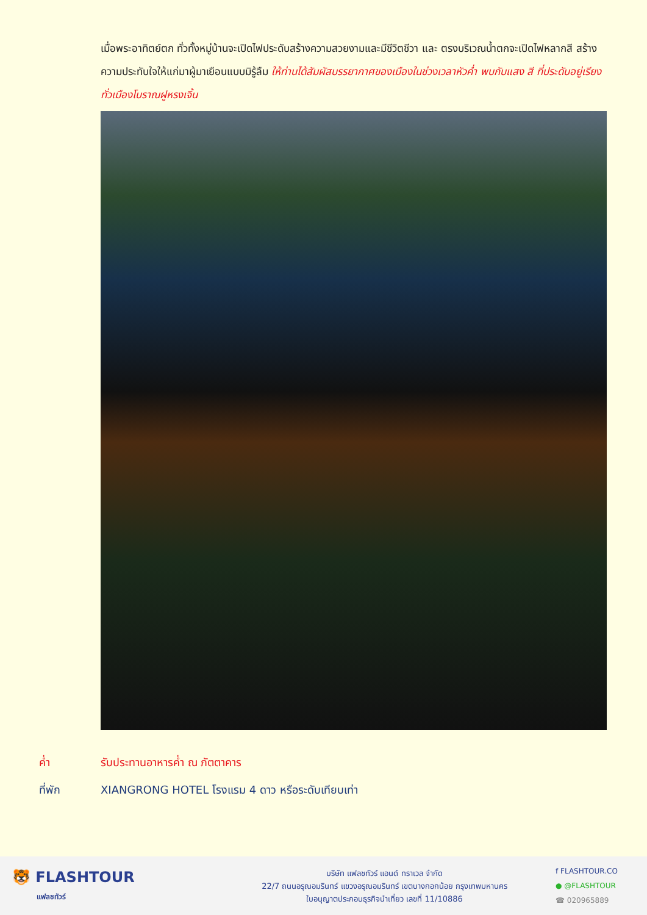เมื่อพระอาทิตย์ตก ทั่วทั้งหมู่บ้านจะเปิดไฟประดับสร้างความสวยงามและมีชีวิตชีวา และ ตรงบริเวณน้ำตกจะเปิดไฟหลากสี สร้างความประทับใจให้แก่มาผู้มาเยือนแบบมิรู้ลืม ให้ท่านได้สัมผัสบรรยากาศของเมืองในช่วงเวลาหัวค่ำ พบกับแสง สี ที่ประดับอยู่เรียงทั่วเมืองโบราณฝูหรงเจิ้น
ค่ำ รับประทานอาหารค่ำ ณ ภัตตาคาร
ที่พัก XIANGRONG HOTEL โรงแรม 4 ดาว หรือระดับเทียบเท่า
🐯 FLASHTOUR
แฟลชทัวร์
บริษัท แฟลชทัวร์ แอนด์ ทราเวล จำกัด
22/7 ถนนอรุณอมรินทร์ แขวงอรุณอมรินทร์ เขตบางกอกน้อย กรุงเทพมหานคร
ใบอนุญาตประกอบธุรกิจนำเที่ยว เลขที่ 11/10886
f FLASHTOUR.CO
● @FLASHTOUR
☎ 020965889